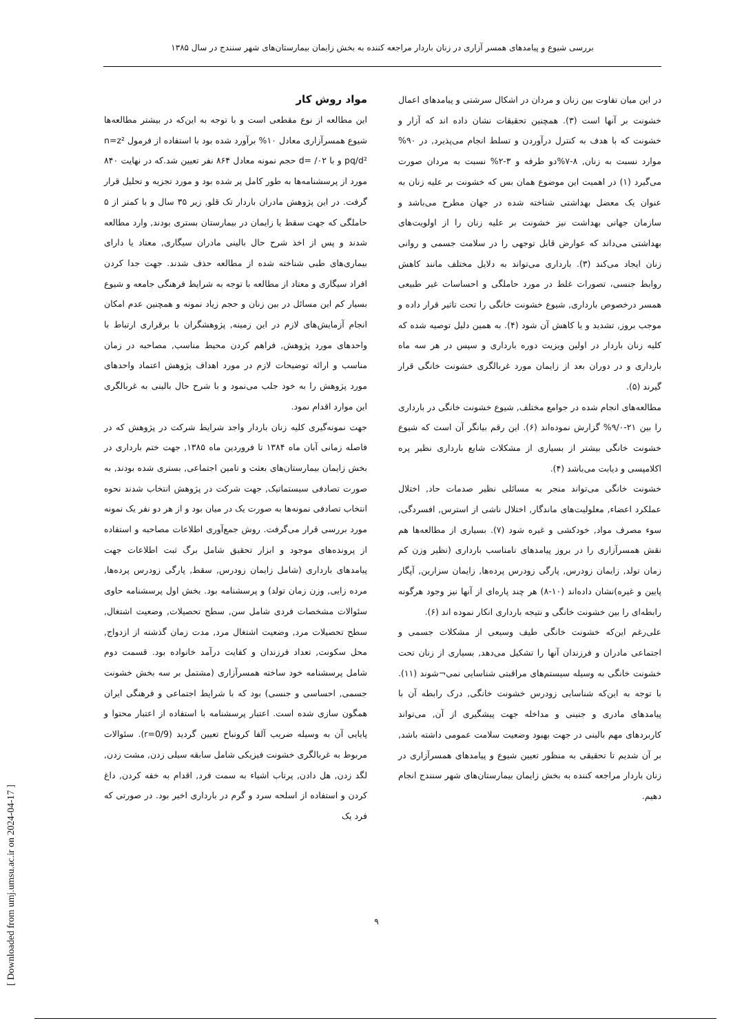بررسی شیوع و پیامدهای همسر آزاری در زنان باردار مراجعه کننده به بخش زایمان بیمارستان‌های شهر سنندج در سال ۱۳۸۵
در این میان تفاوت بین زنان و مردان در اشکال سرشتی و پیامدهای اعمال خشونت بر آنها است (۳). همچنین تحقیقات نشان داده اند که آزار و خشونت که با هدف به کنترل درآوردن و تسلط انجام می‌پذیرد, در ۹۰% موارد نسبت به زنان, ۸-۷%دو طرفه و ۳-۲% نسبت به مردان صورت می‌گیرد (۱) در اهمیت این موضوع همان بس که خشونت بر علیه زنان به عنوان یک معضل بهداشتی شناخته شده در جهان مطرح می‌باشد و سازمان جهانی بهداشت نیز خشونت بر علیه زنان را از اولویت‌های بهداشتی می‌داند که عوارض قابل توجهی را در سلامت جسمی و روانی زنان ایجاد می‌کند (۳). بارداری می‌تواند به دلایل مختلف مانند کاهش روابط جنسی، تصورات غلط در مورد حاملگی و احساسات غیر طبیعی همسر درخصوص بارداری, شیوع خشونت خانگی را تحت تاثیر قرار داده و موجب بروز, تشدید و یا کاهش آن شود (۴). به همین دلیل توصیه شده که کلیه زنان باردار در اولین ویزیت دوره بارداری و سپس در هر سه ماه بارداری و در دوران بعد از زایمان مورد غربالگری خشونت خانگی قرار گیرند (۵).
مطالعه‌های انجام شده در جوامع مختلف, شیوع خشونت خانگی در بارداری را بین ۲۱-۹/۰% گزارش نموده‌اند (۶). این رقم بیانگر آن است که شیوع خشونت خانگی بیشتر از بسیاری از مشکلات شایع بارداری نظیر پره اکلامپسی و دیابت می‌باشد (۴).
خشونت خانگی می‌تواند منجر به مسائلی نظیر صدمات حاد, اختلال عملکرد اعضاء, معلولیت‌های ماندگار, اختلال ناشی از استرس, افسردگی, سوء مصرف مواد, خودکشی و غیره شود (۷). بسیاری از مطالعه‌ها هم نقش همسرآزاری را در بروز پیامدهای نامناسب بارداری (نظیر وزن کم زمان تولد, زایمان زودرس, پارگی زودرس پرده‌ها, زایمان سزارین, آپگار پایین و غیره)نشان داده‌اند (۱۰-۸) هر چند پاره‌ای از آنها نیز وجود هرگونه رابطه‌ای را بین خشونت خانگی و نتیجه بارداری انکار نموده اند (۶).
علی‌رغم این‌که خشونت خانگی طیف وسیعی از مشکلات جسمی و اجتماعی مادران و فرزندان آنها را تشکیل می‌دهد, بسیاری از زنان تحت خشونت خانگی به وسیله سیستم‌های مراقبتی شناسایی نمی¬شوند (۱۱). با توجه به این‌که شناسایی زودرس خشونت خانگی, درک رابطه آن با پیامدهای مادری و جنینی و مداخله جهت پیشگیری از آن, می‌تواند کاربردهای مهم بالینی در جهت بهبود وضعیت سلامت عمومی داشته باشد, بر آن شدیم تا تحقیقی به منظور تعیین شیوع و پیامدهای همسرآزاری در زنان باردار مراجعه کننده به بخش زایمان بیمارستان‌های شهر سنندج انجام دهیم.
مواد روش کار
این مطالعه از نوع مقطعی است و با توجه به این‌که در بیشتر مطالعه‌ها شیوع همسرآزاری معادل ۱۰% برآورد شده بود با استفاده از فرمول n=z² pq/d² و با d= /۰۲ حجم نمونه معادل ۸۶۴ نفر تعیین شد.که در نهایت ۸۴۰ مورد از پرسشنامه‌ها به طور کامل پر شده بود و مورد تجزیه و تحلیل قرار گرفت. در این پژوهش مادران باردار تک قلو, زیر ۳۵ سال و با کمتر از ۵ حاملگی که جهت سقط یا زایمان در بیمارستان بستری بودند, وارد مطالعه شدند و پس از اخذ شرح حال بالینی مادران سیگاری, معتاد یا دارای بیماری‌های طبی شناخته شده از مطالعه حذف شدند. جهت جدا کردن افراد سیگاری و معتاد از مطالعه با توجه به شرایط فرهنگی جامعه و شیوع بسیار کم این مسائل در بین زنان و حجم زیاد نمونه و همچنین عدم امکان انجام آزمایش‌های لازم در این زمینه, پژوهشگران با برقراری ارتباط با واحدهای مورد پژوهش, فراهم کردن محیط مناسب, مصاحبه در زمان مناسب و ارائه توضیحات لازم در مورد اهداف پژوهش اعتماد واحدهای مورد پژوهش را به خود جلب می‌نمود و با شرح حال بالینی به غربالگری این موارد اقدام نمود.
جهت نمونه‌گیری کلیه زنان باردار واجد شرایط شرکت در پژوهش که در فاصله زمانی آبان ماه ۱۳۸۴ تا فروردین ماه ۱۳۸۵, جهت ختم بارداری در بخش زایمان بیمارستان‌های بعثت و تامین اجتماعی, بستری شده بودند, به صورت تصادفی سیستماتیک, جهت شرکت در پژوهش انتخاب شدند نحوه انتخاب تصادفی نمونه‌ها به صورت یک در میان بود و از هر دو نفر یک نمونه مورد بررسی قرار می‌گرفت. روش جمع‌آوری اطلاعات مصاحبه و استفاده از پرونده‌های موجود و ابزار تحقیق شامل برگ ثبت اطلاعات جهت پیامدهای بارداری (شامل زایمان زودرس, سقط, پارگی زودرس پرده‌ها, مرده زایی, وزن زمان تولد) و پرسشنامه بود. بخش اول پرسشنامه حاوی سئوالات مشخصات فردی شامل سن, سطح تحصیلات, وضعیت اشتغال, سطح تحصیلات مرد, وضعیت اشتغال مرد, مدت زمان گذشته از ازدواج, محل سکونت, تعداد فرزندان و کفایت درآمد خانواده بود. قسمت دوم شامل پرسشنامه خود ساخته همسرآزاری (مشتمل بر سه بخش خشونت جسمی, احساسی و جنسی) بود که با شرایط اجتماعی و فرهنگی ایران همگون سازی شده است. اعتبار پرسشنامه با استفاده از اعتبار محتوا و پایایی آن به وسیله ضریب آلفا کرونباخ تعیین گردید (r=0/9). سئوالات مربوط به غربالگری خشونت فیزیکی شامل سابقه سیلی زدن, مشت زدن, لگد زدن, هل دادن, پرتاب اشیاء به سمت فرد, اقدام به خفه کردن, داغ کردن و استفاده از اسلحه سرد و گرم در بارداری اخیر بود. در صورتی که فرد یک
[ Downloaded from umj.umsu.ac.ir on 2024-04-17 ]
۹